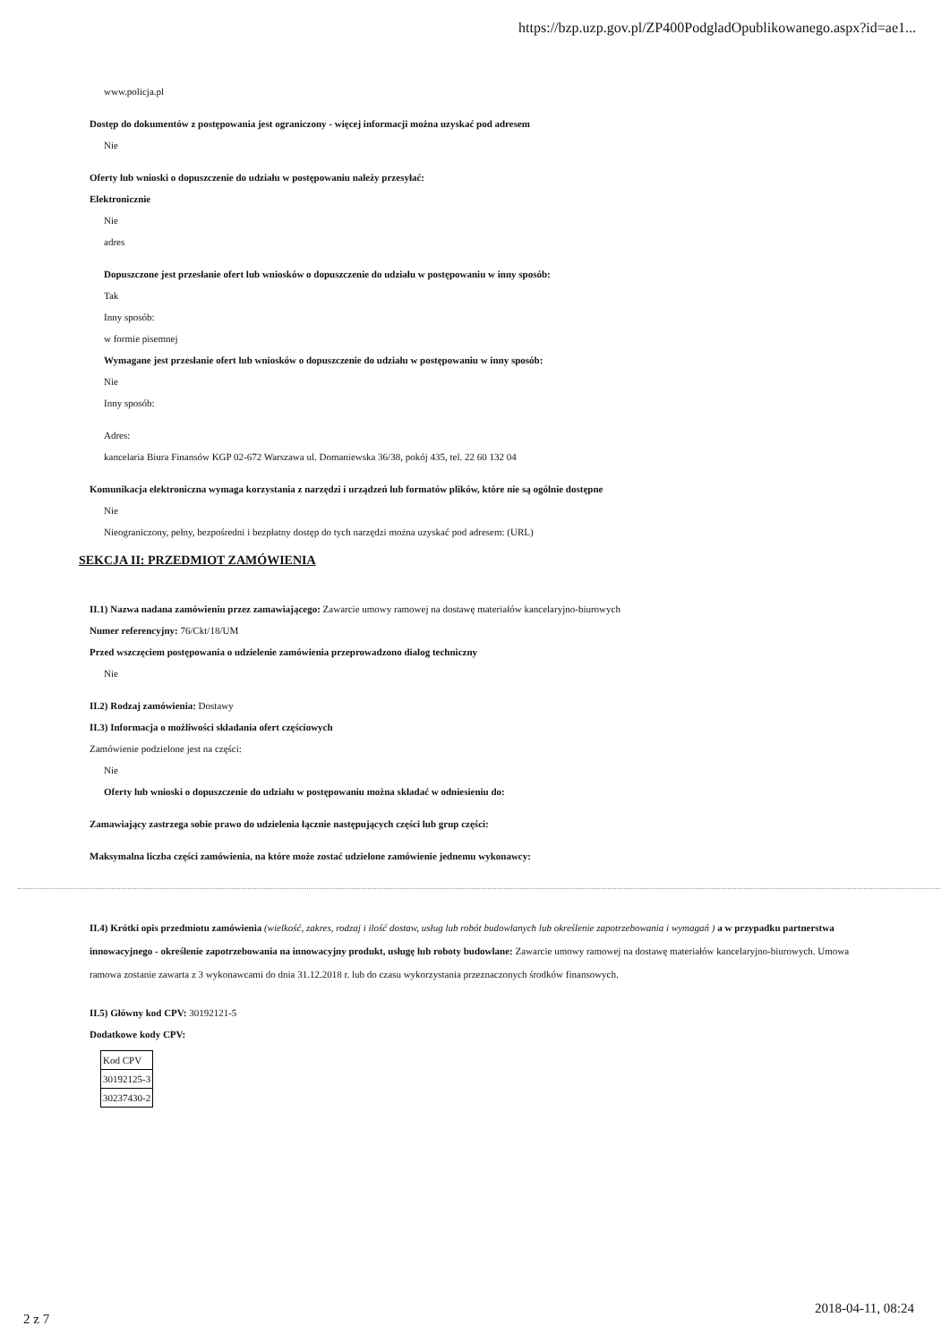https://bzp.uzp.gov.pl/ZP400PodgladOpublikowanego.aspx?id=ae1...
www.policja.pl
Dostęp do dokumentów z postępowania jest ograniczony - więcej informacji można uzyskać pod adresem
Nie
Oferty lub wnioski o dopuszczenie do udziału w postępowaniu należy przesyłać:
Elektronicznie
Nie
adres
Dopuszczone jest przesłanie ofert lub wniosków o dopuszczenie do udziału w postępowaniu w inny sposób:
Tak
Inny sposób:
w formie pisemnej
Wymagane jest przesłanie ofert lub wniosków o dopuszczenie do udziału w postępowaniu w inny sposób:
Nie
Inny sposób:
Adres:
kancelaria Biura Finansów KGP 02-672 Warszawa ul. Domaniewska 36/38, pokój 435, tel. 22 60 132 04
Komunikacja elektroniczna wymaga korzystania z narzędzi i urządzeń lub formatów plików, które nie są ogólnie dostępne
Nie
Nieograniczony, pełny, bezpośredni i bezpłatny dostęp do tych narzędzi można uzyskać pod adresem: (URL)
SEKCJA II: PRZEDMIOT ZAMÓWIENIA
II.1) Nazwa nadana zamówieniu przez zamawiającego: Zawarcie umowy ramowej na dostawę materiałów kancelaryjno-biurowych
Numer referencyjny: 76/Ckt/18/UM
Przed wszczęciem postępowania o udzielenie zamówienia przeprowadzono dialog techniczny
Nie
II.2) Rodzaj zamówienia: Dostawy
II.3) Informacja o możliwości składania ofert częściowych
Zamówienie podzielone jest na części:
Nie
Oferty lub wnioski o dopuszczenie do udziału w postępowaniu można składać w odniesieniu do:
Zamawiający zastrzega sobie prawo do udzielenia łącznie następujących części lub grup części:
Maksymalna liczba części zamówienia, na które może zostać udzielone zamówienie jednemu wykonawcy:
II.4) Krótki opis przedmiotu zamówienia (wielkość, zakres, rodzaj i ilość dostaw, usług lub robót budowlanych lub określenie zapotrzebowania i wymagań ) a w przypadku partnerstwa innowacyjnego - określenie zapotrzebowania na innowacyjny produkt, usługę lub roboty budowlane: Zawarcie umowy ramowej na dostawę materiałów kancelaryjno-biurowych. Umowa ramowa zostanie zawarta z 3 wykonawcami do dnia 31.12.2018 r. lub do czasu wykorzystania przeznaczonych środków finansowych.
II.5) Główny kod CPV: 30192121-5
Dodatkowe kody CPV:
| Kod CPV |
| 30192125-3 |
| 30237430-2 |
2018-04-11, 08:24
2 z 7